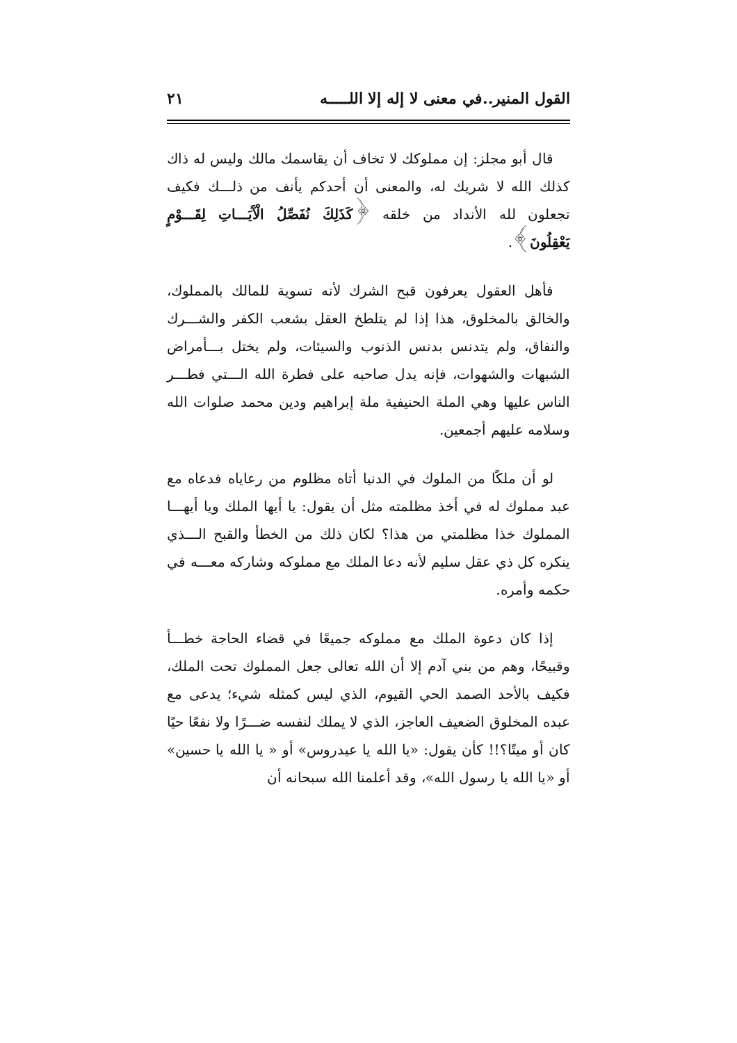القول المنير..في معنى لا إله إلا اللـــــه ٢١
قال أبو مجلز: إن مملوكك لا تخاف أن يقاسمك مالك وليس له ذاك كذلك الله لا شريك له، والمعنى أن أحدكم يأنف من ذلـــك فكيف تجعلون لله الأنداد من خلقه ﴿كَذَلِكَ نُفَصِّلُ الْآَيَـــاتِ لِقَـــوْمٍ يَعْقِلُونَ﴾.
فأهل العقول يعرفون قبح الشرك لأنه تسوية للمالك بالمملوك، والخالق بالمخلوق، هذا إذا لم يتلطخ العقل بشعب الكفر والشـــرك والنفاق، ولم يتدنس بدنس الذنوب والسيئات، ولم يختل بـــأمراض الشبهات والشهوات، فإنه يدل صاحبه على فطرة الله الـــتي فطـــر الناس عليها وهي الملة الحنيفية ملة إبراهيم ودين محمد صلوات الله وسلامه عليهم أجمعين.
لو أن ملكًا من الملوك في الدنيا أتاه مظلوم من رعاياه فدعاه مع عبد مملوك له في أخذ مظلمته مثل أن يقول: يا أيها الملك ويا أيهـــا المملوك خذا مظلمتي من هذا؟ لكان ذلك من الخطأ والقبح الـــذي ينكره كل ذي عقل سليم لأنه دعا الملك مع مملوكه وشاركه معـــه في حكمه وأمره.
إذا كان دعوة الملك مع مملوكه جميعًا في قضاء الحاجة خطـــأ وقبيحًا، وهم من بني آدم إلا أن الله تعالى جعل المملوك تحت الملك، فكيف بالأحد الصمد الحي القيوم، الذي ليس كمثله شيء؛ يدعى مع عبده المخلوق الضعيف العاجز، الذي لا يملك لنفسه ضـــرًا ولا نفعًا حيًا كان أو ميتًا؟!! كأن يقول: «يا الله يا عيدروس» أو « يا الله يا حسين» أو «يا الله يا رسول الله»، وقد أعلمنا الله سبحانه أن